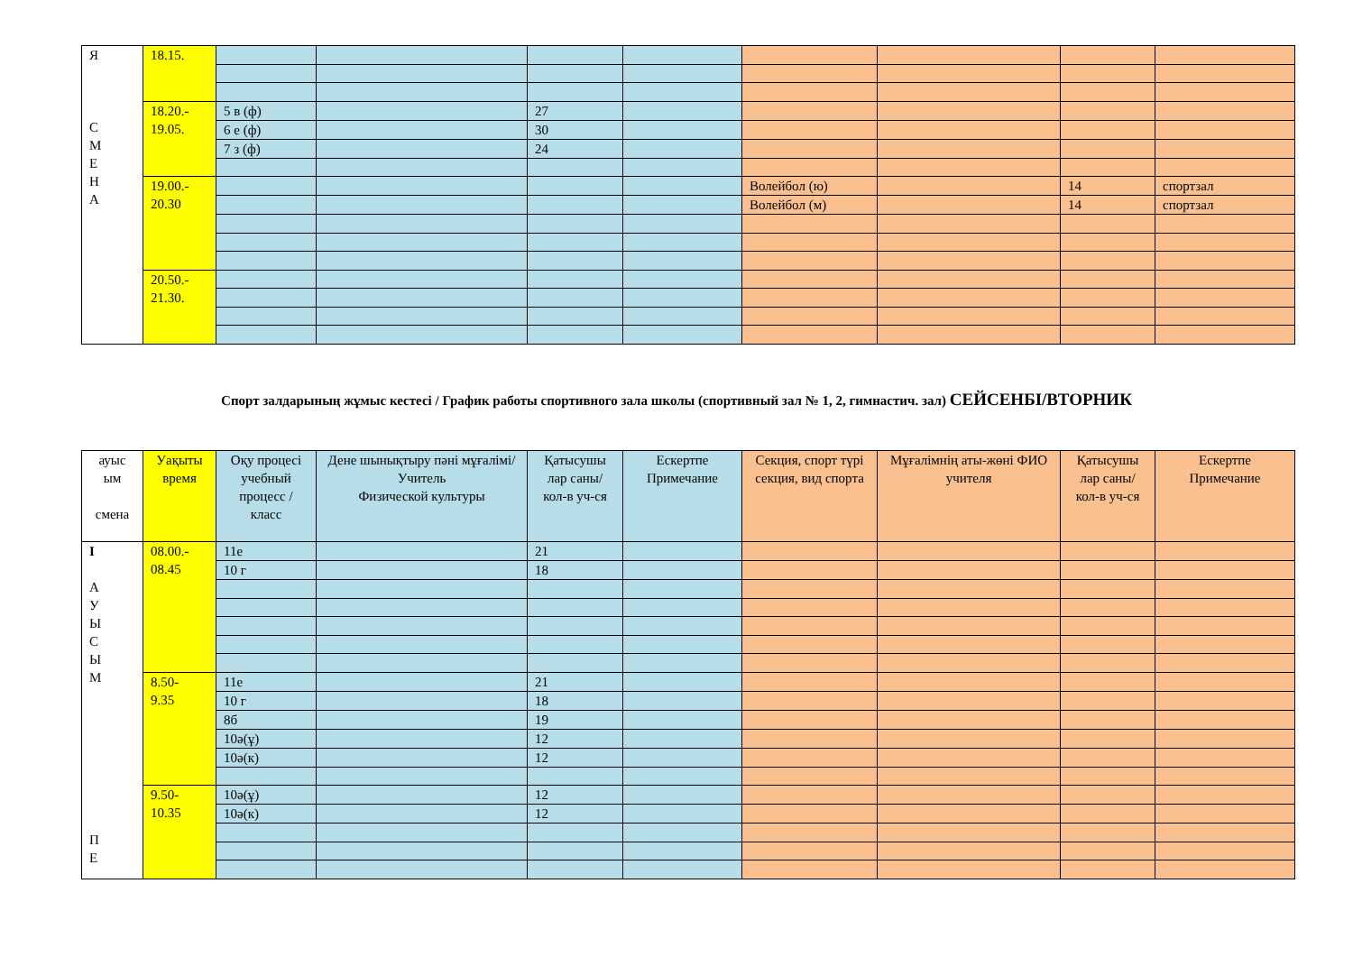| Я С М Е Н А | 18.15. | | | | | | | | |
| | 18.20.- 19.05. | 5 в (ф) | | 27 | | | | | |
| | | 6 е (ф) | | 30 | | | | | |
| | | 7 з (ф) | | 24 | | | | | |
| | 19.00.- 20.30 | | | | | Волейбол (ю) | | 14 | спортзал |
| | | | | | | Волейбол (м) | | 14 | спортзал |
| | 20.50.- 21.30. | | | | | | | | |
Спорт залдарының жұмыс кестесі / График работы спортивного зала школы (спортивный зал № 1, 2, гимнастич. зал) СЕЙСЕНБІ/ВТОРНИК
| ауыс ым смена | Уақыты время | Оқу процесі учебный процесс / класс | Дене шынықтыру пәні мұғалімі/ Учитель Физической культуры | Қатысушы лар саны/ кол-в уч-ся | Ескертпе Примечание | Секция, спорт түрі секция, вид спорта | Мұғалімнің аты-жөні ФИО учителя | Қатысушы лар саны/ кол-в уч-ся | Ескертпе Примечание |
| --- | --- | --- | --- | --- | --- | --- | --- | --- | --- |
| I А У Ы С Ы М П Е | 08.00.- 08.45 | 11е | | 21 | | | | | |
| | | 10 г | | 18 | | | | | |
| | 8.50- 9.35 | 11е | | 21 | | | | | |
| | | 10 г | | 18 | | | | | |
| | | 8б | | 19 | | | | | |
| | | 10ә(ұ) | | 12 | | | | | |
| | | 10ә(к) | | 12 | | | | | |
| | 9.50- 10.35 | 10ә(ұ) | | 12 | | | | | |
| | | 10ә(к) | | 12 | | | | | |